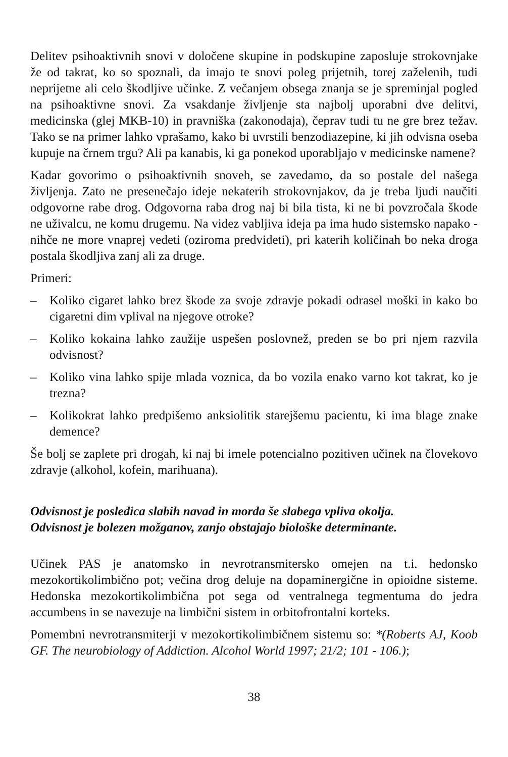Delitev psihoaktivnih snovi v določene skupine in podskupine zaposluje strokovnjake že od takrat, ko so spoznali, da imajo te snovi poleg prijetnih, torej zaželenih, tudi neprijetne ali celo škodljive učinke. Z večanjem obsega znanja se je spreminjal pogled na psihoaktivne snovi. Za vsakdanje življenje sta najbolj uporabni dve delitvi, medicinska (glej MKB-10) in pravniška (zakonodaja), čeprav tudi tu ne gre brez težav. Tako se na primer lahko vprašamo, kako bi uvrstili benzodiazepine, ki jih odvisna oseba kupuje na črnem trgu? Ali pa kanabis, ki ga ponekod uporabljajo v medicinske namene?
Kadar govorimo o psihoaktivnih snoveh, se zavedamo, da so postale del našega življenja. Zato ne presenečajo ideje nekaterih strokovnjakov, da je treba ljudi naučiti odgovorne rabe drog. Odgovorna raba drog naj bi bila tista, ki ne bi povzročala škode ne uživalcu, ne komu drugemu. Na videz vabljiva ideja pa ima hudo sistemsko napako - nihče ne more vnaprej vedeti (oziroma predvideti), pri katerih količinah bo neka droga postala škodljiva zanj ali za druge.
Primeri:
– Koliko cigaret lahko brez škode za svoje zdravje pokadi odrasel moški in kako bo cigaretni dim vplival na njegove otroke?
– Koliko kokaina lahko zaužije uspešen poslovnež, preden se bo pri njem razvila odvisnost?
– Koliko vina lahko spije mlada voznica, da bo vozila enako varno kot takrat, ko je trezna?
– Kolikokrat lahko predpišemo anksiolitik starejšemu pacientu, ki ima blage znake demence?
Še bolj se zaplete pri drogah, ki naj bi imele potencialno pozitiven učinek na človekovo zdravje (alkohol, kofein, marihuana).
Odvisnost je posledica slabih navad in morda še slabega vpliva okolja.
Odvisnost je bolezen možganov, zanjo obstajajo biološke determinante.
Učinek PAS je anatomsko in nevrotransmitersko omejen na t.i. hedonsko mezokortikolimbično pot; večina drog deluje na dopaminergične in opioidne sisteme. Hedonska mezokortikolimbična pot sega od ventralnega tegmentuma do jedra accumbens in se navezuje na limbični sistem in orbitofrontalni korteks.
Pomembni nevrotransmiterji v mezokortikolimbičnem sistemu so: *(Roberts AJ, Koob GF. The neurobiology of Addiction. Alcohol World 1997; 21/2; 101 - 106.);
38